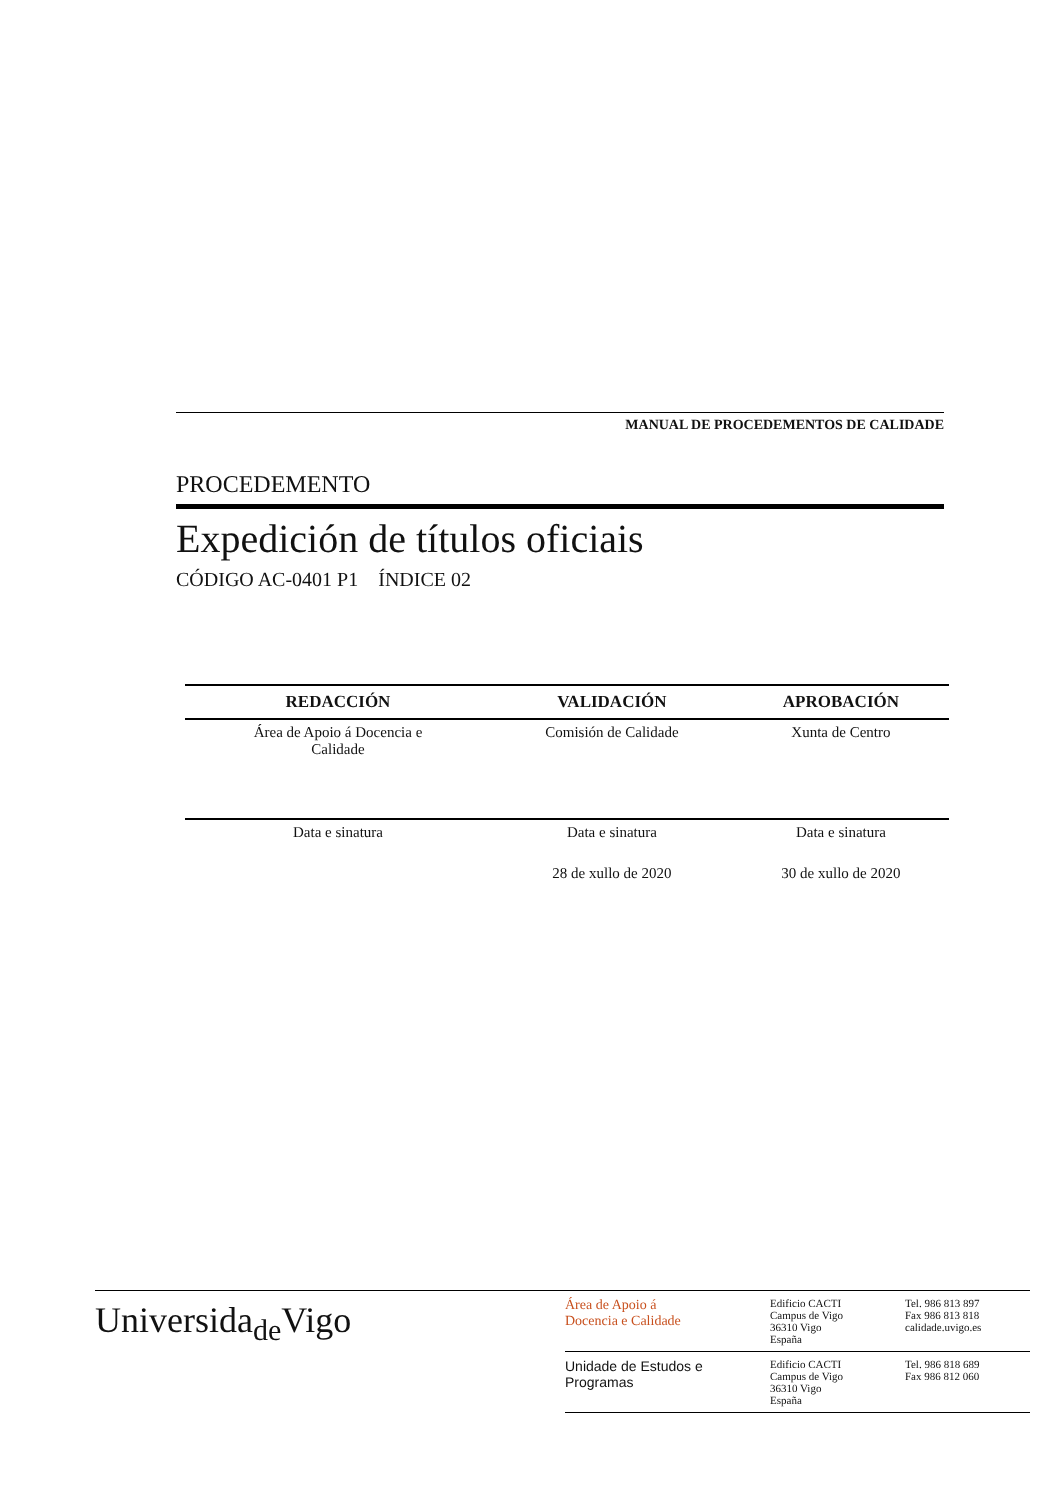MANUAL DE PROCEDEMENTOS DE CALIDADE
PROCEDEMENTO
Expedición de títulos oficiais
CÓDIGO AC-0401 P1 ÍNDICE 02
| REDACCIÓN | VALIDACIÓN | APROBACIÓN |
| --- | --- | --- |
| Área de Apoio á Docencia e Calidade | Comisión de Calidade | Xunta de Centro |
| Data e sinatura | Data e sinatura | Data e sinatura |
| | 28 de xullo de 2020 | 30 de xullo de 2020 |
Universida<sub>de</sub>Vigo
Área de Apoio á
Docencia e Calidade
Edificio CACTI
Campus de Vigo
36310 Vigo
España
Tel. 986 813 897
Fax 986 813 818
calidade.uvigo.es
Unidade de Estudos e
Programas
Edificio CACTI
Campus de Vigo
36310 Vigo
España
Tel. 986 818 689
Fax 986 812 060